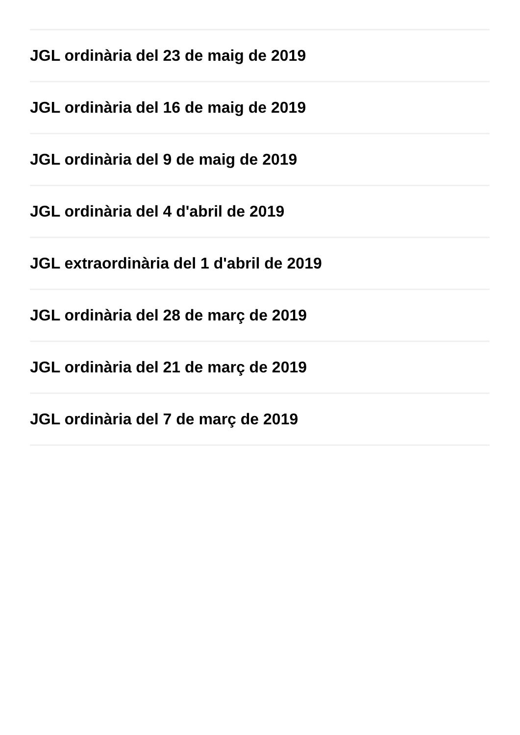JGL ordinària del 23 de maig de 2019
JGL ordinària del 16 de maig de 2019
JGL ordinària del 9 de maig de 2019
JGL ordinària del 4 d'abril de 2019
JGL extraordinària del 1 d'abril de 2019
JGL ordinària del 28 de març de 2019
JGL ordinària del 21 de març de 2019
JGL ordinària del 7 de març de 2019